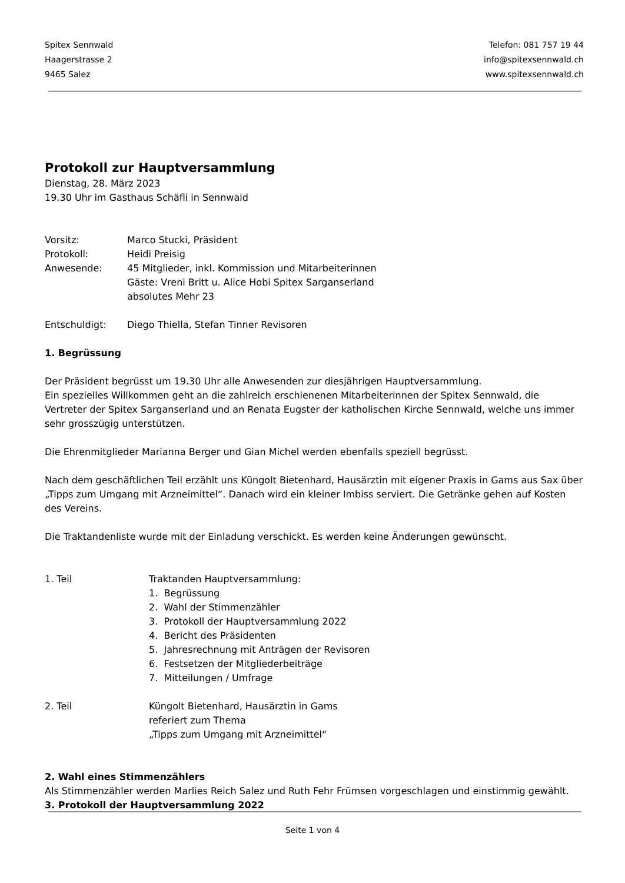Spitex Sennwald
Haagerstrasse 2
9465 Salez
Telefon: 081 757 19 44
info@spitexsennwald.ch
www.spitexsennwald.ch
Protokoll zur Hauptversammlung
Dienstag, 28. März 2023
19.30 Uhr im Gasthaus Schäfli in Sennwald
Vorsitz: Marco Stucki, Präsident
Protokoll: Heidi Preisig
Anwesende: 45 Mitglieder, inkl. Kommission und Mitarbeiterinnen
Gäste: Vreni Britt u. Alice Hobi Spitex Sarganserland
absolutes Mehr 23
Entschuldigt: Diego Thiella, Stefan Tinner Revisoren
1. Begrüssung
Der Präsident begrüsst um 19.30 Uhr alle Anwesenden zur diesjährigen Hauptversammlung.
Ein spezielles Willkommen geht an die zahlreich erschienenen Mitarbeiterinnen der Spitex Sennwald, die Vertreter der Spitex Sarganserland und an Renata Eugster der katholischen Kirche Sennwald, welche uns immer sehr grosszügig unterstützen.
Die Ehrenmitglieder Marianna Berger und Gian Michel werden ebenfalls speziell begrüsst.
Nach dem geschäftlichen Teil erzählt uns Küngolt Bietenhard, Hausärztin mit eigener Praxis in Gams aus Sax über „Tipps zum Umgang mit Arzneimittel“. Danach wird ein kleiner Imbiss serviert. Die Getränke gehen auf Kosten des Vereins.
Die Traktandenliste wurde mit der Einladung verschickt. Es werden keine Änderungen gewünscht.
1. Teil Traktanden Hauptversammlung:
1. Begrüssung
2. Wahl der Stimmenzähler
3. Protokoll der Hauptversammlung 2022
4. Bericht des Präsidenten
5. Jahresrechnung mit Anträgen der Revisoren
6. Festsetzen der Mitgliederbeiträge
7. Mitteilungen / Umfrage
2. Teil Küngolt Bietenhard, Hausärztin in Gams
referiert zum Thema
„Tipps zum Umgang mit Arzneimittel“
2. Wahl eines Stimmenzählers
Als Stimmenzähler werden Marlies Reich Salez und Ruth Fehr Frümsen vorgeschlagen und einstimmig gewählt.
3. Protokoll der Hauptversammlung 2022
Seite 1 von 4